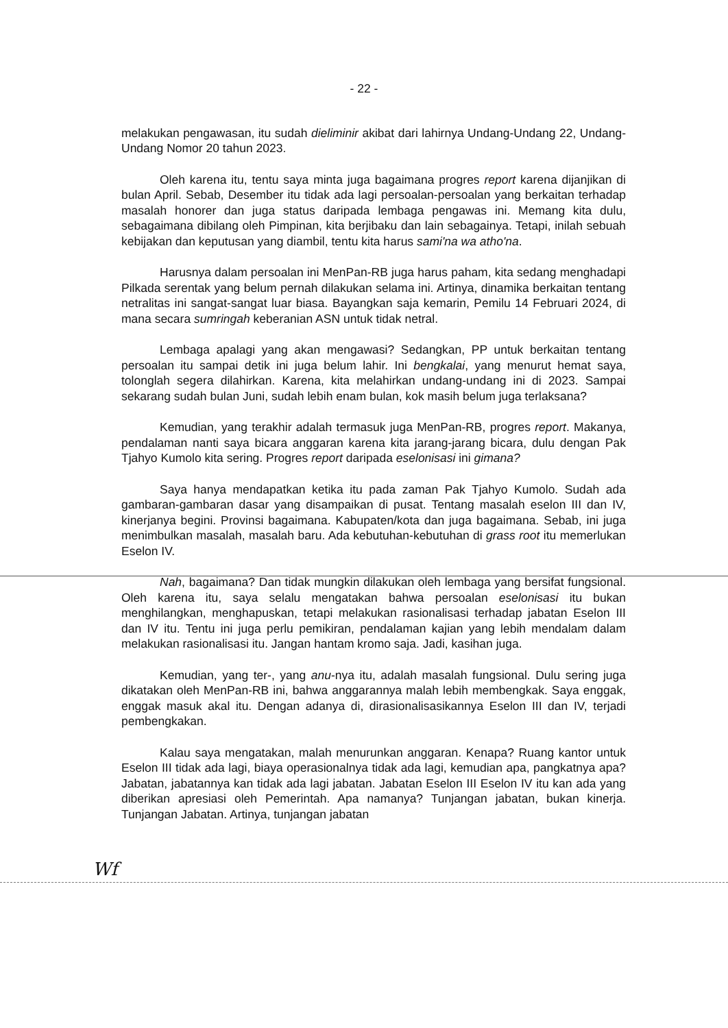- 22 -
melakukan pengawasan, itu sudah dieliminir akibat dari lahirnya Undang-Undang 22, Undang-Undang Nomor 20 tahun 2023.
Oleh karena itu, tentu saya minta juga bagaimana progres report karena dijanjikan di bulan April. Sebab, Desember itu tidak ada lagi persoalan-persoalan yang berkaitan terhadap masalah honorer dan juga status daripada lembaga pengawas ini. Memang kita dulu, sebagaimana dibilang oleh Pimpinan, kita berjibaku dan lain sebagainya. Tetapi, inilah sebuah kebijakan dan keputusan yang diambil, tentu kita harus sami'na wa atho'na.
Harusnya dalam persoalan ini MenPan-RB juga harus paham, kita sedang menghadapi Pilkada serentak yang belum pernah dilakukan selama ini. Artinya, dinamika berkaitan tentang netralitas ini sangat-sangat luar biasa. Bayangkan saja kemarin, Pemilu 14 Februari 2024, di mana secara sumringah keberanian ASN untuk tidak netral.
Lembaga apalagi yang akan mengawasi? Sedangkan, PP untuk berkaitan tentang persoalan itu sampai detik ini juga belum lahir. Ini bengkalai, yang menurut hemat saya, tolonglah segera dilahirkan. Karena, kita melahirkan undang-undang ini di 2023. Sampai sekarang sudah bulan Juni, sudah lebih enam bulan, kok masih belum juga terlaksana?
Kemudian, yang terakhir adalah termasuk juga MenPan-RB, progres report. Makanya, pendalaman nanti saya bicara anggaran karena kita jarang-jarang bicara, dulu dengan Pak Tjahyo Kumolo kita sering. Progres report daripada eselonisasi ini gimana?
Saya hanya mendapatkan ketika itu pada zaman Pak Tjahyo Kumolo. Sudah ada gambaran-gambaran dasar yang disampaikan di pusat. Tentang masalah eselon III dan IV, kinerjanya begini. Provinsi bagaimana. Kabupaten/kota dan juga bagaimana. Sebab, ini juga menimbulkan masalah, masalah baru. Ada kebutuhan-kebutuhan di grass root itu memerlukan Eselon IV.
Nah, bagaimana? Dan tidak mungkin dilakukan oleh lembaga yang bersifat fungsional. Oleh karena itu, saya selalu mengatakan bahwa persoalan eselonisasi itu bukan menghilangkan, menghapuskan, tetapi melakukan rasionalisasi terhadap jabatan Eselon III dan IV itu. Tentu ini juga perlu pemikiran, pendalaman kajian yang lebih mendalam dalam melakukan rasionalisasi itu. Jangan hantam kromo saja. Jadi, kasihan juga.
Kemudian, yang ter-, yang anu-nya itu, adalah masalah fungsional. Dulu sering juga dikatakan oleh MenPan-RB ini, bahwa anggarannya malah lebih membengkak. Saya enggak, enggak masuk akal itu. Dengan adanya di, dirasionalisasikannya Eselon III dan IV, terjadi pembengkakan.
Kalau saya mengatakan, malah menurunkan anggaran. Kenapa? Ruang kantor untuk Eselon III tidak ada lagi, biaya operasionalnya tidak ada lagi, kemudian apa, pangkatnya apa? Jabatan, jabatannya kan tidak ada lagi jabatan. Jabatan Eselon III Eselon IV itu kan ada yang diberikan apresiasi oleh Pemerintah. Apa namanya? Tunjangan jabatan, bukan kinerja. Tunjangan Jabatan. Artinya, tunjangan jabatan
Wf